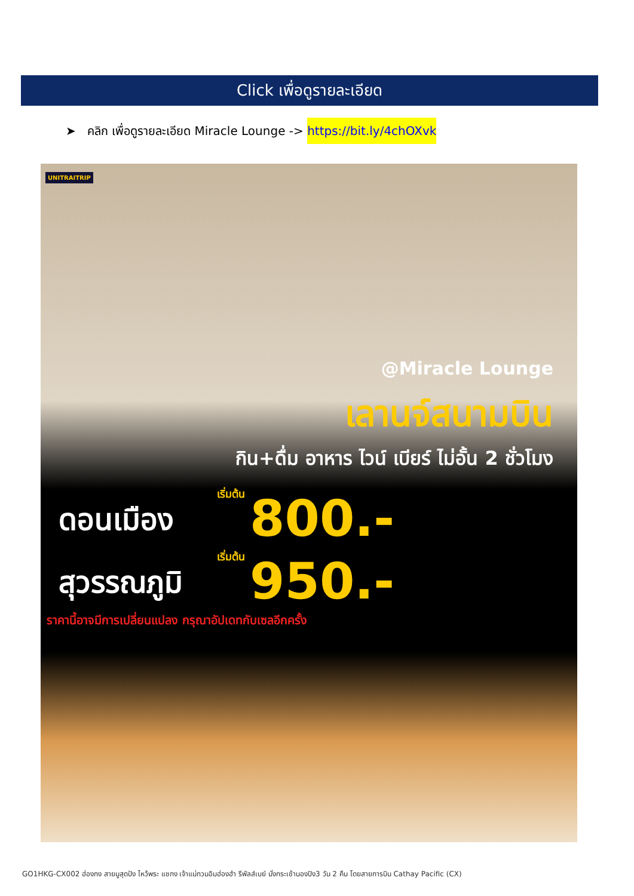Click เพื่อดูรายละเอียด
➤ คลิก เพื่อดูรายละเอียด Miracle Lounge -> https://bit.ly/4chOXvk
UNITRAITRIP
@Miracle Lounge
เลานจ์สนามบิน
กิน+ดื่ม อาหาร ไวน์ เบียร์ ไม่อั้น 2 ชั่วโมง
เริ่มต้น
ดอนเมือง 800.-
เริ่มต้น
สุวรรณภูมิ 950.-
ราคานี้อาจมีการเปลี่ยนแปลง กรุณาอัปเดทกับเซลอีกครั้ง
GO1HKG-CX002 ฮ่องกง สายมูสุดปัง ไหว้พระ แชกง เจ้าแม่กวนอิมฮ่องฮำ รีพัลส์เบย์ นั่งกระเช้านองปิง3 วัน 2 คืน โดยสายการบิน Cathay Pacific (CX)